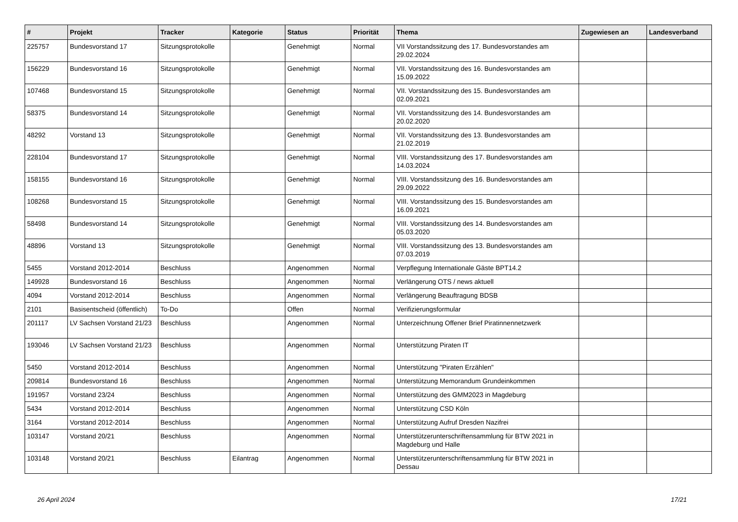| # | Projekt | Tracker | Kategorie | Status | Priorität | Thema | Zugewiesen an | Landesverband |
| --- | --- | --- | --- | --- | --- | --- | --- | --- |
| 225757 | Bundesvorstand 17 | Sitzungsprotokolle | | Genehmigt | Normal | VII Vorstandssitzung des 17. Bundesvorstandes am 29.02.2024 | | |
| 156229 | Bundesvorstand 16 | Sitzungsprotokolle | | Genehmigt | Normal | VII. Vorstandssitzung des 16. Bundesvorstandes am 15.09.2022 | | |
| 107468 | Bundesvorstand 15 | Sitzungsprotokolle | | Genehmigt | Normal | VII. Vorstandssitzung des 15. Bundesvorstandes am 02.09.2021 | | |
| 58375 | Bundesvorstand 14 | Sitzungsprotokolle | | Genehmigt | Normal | VII. Vorstandssitzung des 14. Bundesvorstandes am 20.02.2020 | | |
| 48292 | Vorstand 13 | Sitzungsprotokolle | | Genehmigt | Normal | VII. Vorstandssitzung des 13. Bundesvorstandes am 21.02.2019 | | |
| 228104 | Bundesvorstand 17 | Sitzungsprotokolle | | Genehmigt | Normal | VIII. Vorstandssitzung des 17. Bundesvorstandes am 14.03.2024 | | |
| 158155 | Bundesvorstand 16 | Sitzungsprotokolle | | Genehmigt | Normal | VIII. Vorstandssitzung des 16. Bundesvorstandes am 29.09.2022 | | |
| 108268 | Bundesvorstand 15 | Sitzungsprotokolle | | Genehmigt | Normal | VIII. Vorstandssitzung des 15. Bundesvorstandes am 16.09.2021 | | |
| 58498 | Bundesvorstand 14 | Sitzungsprotokolle | | Genehmigt | Normal | VIII. Vorstandssitzung des 14. Bundesvorstandes am 05.03.2020 | | |
| 48896 | Vorstand 13 | Sitzungsprotokolle | | Genehmigt | Normal | VIII. Vorstandssitzung des 13. Bundesvorstandes am 07.03.2019 | | |
| 5455 | Vorstand 2012-2014 | Beschluss | | Angenommen | Normal | Verpflegung Internationale Gäste BPT14.2 | | |
| 149928 | Bundesvorstand 16 | Beschluss | | Angenommen | Normal | Verlängerung OTS / news aktuell | | |
| 4094 | Vorstand 2012-2014 | Beschluss | | Angenommen | Normal | Verlängerung Beauftragung BDSB | | |
| 2101 | Basisentscheid (öffentlich) | To-Do | | Offen | Normal | Verifizierungsformular | | |
| 201117 | LV Sachsen Vorstand 21/23 | Beschluss | | Angenommen | Normal | Unterzeichnung Offener Brief Piratinnennetzwerk | | |
| 193046 | LV Sachsen Vorstand 21/23 | Beschluss | | Angenommen | Normal | Unterstützung Piraten IT | | |
| 5450 | Vorstand 2012-2014 | Beschluss | | Angenommen | Normal | Unterstützung "Piraten Erzählen" | | |
| 209814 | Bundesvorstand 16 | Beschluss | | Angenommen | Normal | Unterstützung Memorandum Grundeinkommen | | |
| 191957 | Vorstand 23/24 | Beschluss | | Angenommen | Normal | Unterstützung des GMM2023 in Magdeburg | | |
| 5434 | Vorstand 2012-2014 | Beschluss | | Angenommen | Normal | Unterstützung CSD Köln | | |
| 3164 | Vorstand 2012-2014 | Beschluss | | Angenommen | Normal | Unterstützung Aufruf Dresden Nazifrei | | |
| 103147 | Vorstand 20/21 | Beschluss | | Angenommen | Normal | Unterstützerunterschriftensammlung für BTW 2021 in Magdeburg und Halle | | |
| 103148 | Vorstand 20/21 | Beschluss | Eilantrag | Angenommen | Normal | Unterstützerunterschriftensammlung für BTW 2021 in Dessau | | |
26 April 2024 17/21